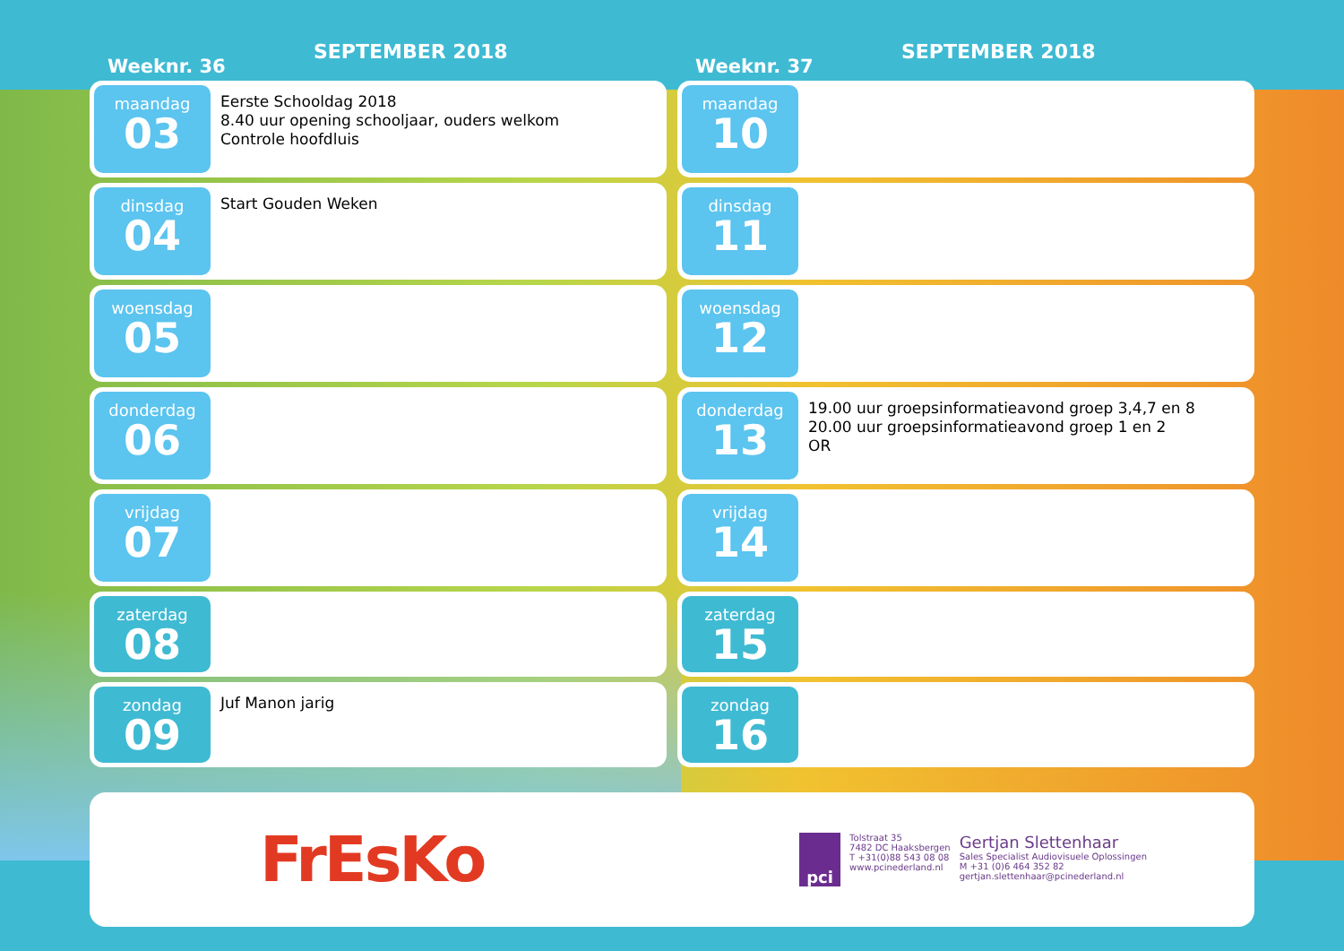Weeknr. 36
SEPTEMBER 2018
maandag
03
Eerste Schooldag 2018
8.40 uur opening schooljaar, ouders welkom
Controle hoofdluis
dinsdag
04
Start Gouden Weken
woensdag
05
donderdag
06
vrijdag
07
zaterdag
08
zondag
09
Juf Manon jarig
Weeknr. 37
SEPTEMBER 2018
maandag
10
dinsdag
11
woensdag
12
donderdag
13
19.00 uur groepsinformatieavond groep 3,4,7 en 8
20.00 uur groepsinformatieavond groep 1 en 2
OR
vrijdag
14
zaterdag
15
zondag
16
FrEsKo
pci
Tolstraat 35
7482 DC Haaksbergen
T +31(0)88 543 08 08
www.pcinederland.nl
Gertjan Slettenhaar
Sales Specialist Audiovisuele Oplossingen
M +31 (0)6 464 352 82
gertjan.slettenhaar@pcinederland.nl